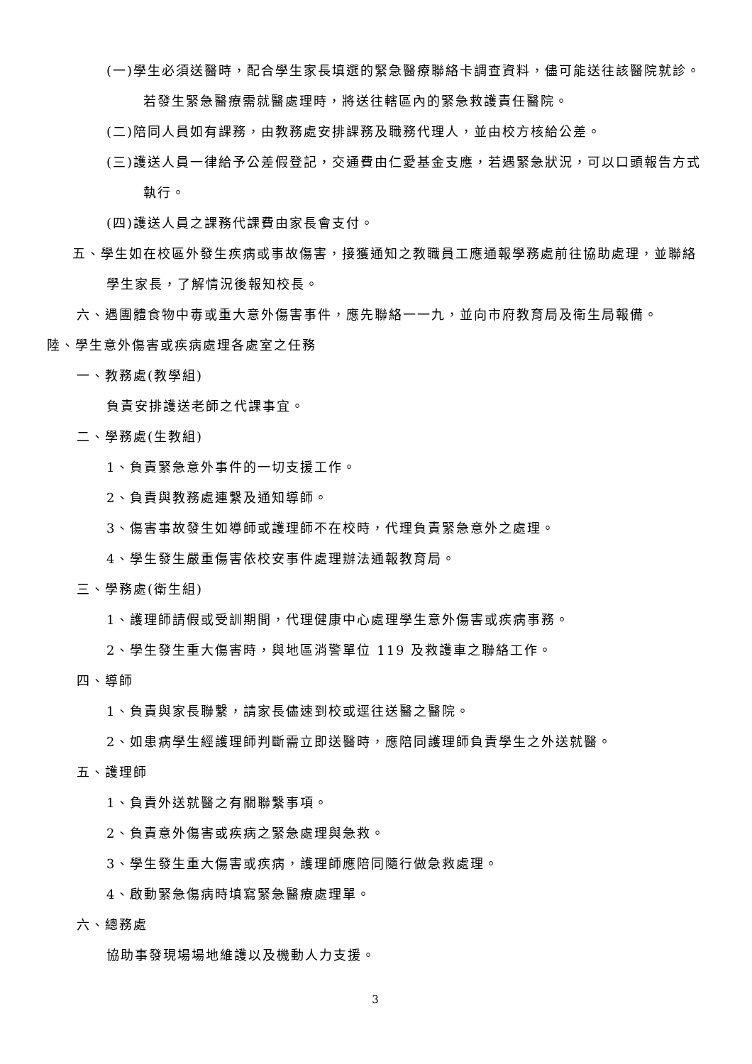(一)學生必須送醫時，配合學生家長填選的緊急醫療聯絡卡調查資料，儘可能送往該醫院就診。若發生緊急醫療需就醫處理時，將送往轄區內的緊急救護責任醫院。
(二)陪同人員如有課務，由教務處安排課務及職務代理人，並由校方核給公差。
(三)護送人員一律給予公差假登記，交通費由仁愛基金支應，若遇緊急狀況，可以口頭報告方式執行。
(四)護送人員之課務代課費由家長會支付。
五、學生如在校區外發生疾病或事故傷害，接獲通知之教職員工應通報學務處前往協助處理，並聯絡學生家長，了解情況後報知校長。
六、遇團體食物中毒或重大意外傷害事件，應先聯絡一一九，並向市府教育局及衛生局報備。
陸、學生意外傷害或疾病處理各處室之任務
一、教務處(教學組)
負責安排護送老師之代課事宜。
二、學務處(生教組)
1、負責緊急意外事件的一切支援工作。
2、負責與教務處連繫及通知導師。
3、傷害事故發生如導師或護理師不在校時，代理負責緊急意外之處理。
4、學生發生嚴重傷害依校安事件處理辦法通報教育局。
三、學務處(衛生組)
1、護理師請假或受訓期間，代理健康中心處理學生意外傷害或疾病事務。
2、學生發生重大傷害時，與地區消警單位 119 及救護車之聯絡工作。
四、導師
1、負責與家長聯繫，請家長儘速到校或逕往送醫之醫院。
2、如患病學生經護理師判斷需立即送醫時，應陪同護理師負責學生之外送就醫。
五、護理師
1、負責外送就醫之有關聯繫事項。
2、負責意外傷害或疾病之緊急處理與急救。
3、學生發生重大傷害或疾病，護理師應陪同隨行做急救處理。
4、啟動緊急傷病時填寫緊急醫療處理單。
六、總務處
協助事發現場場地維護以及機動人力支援。
3